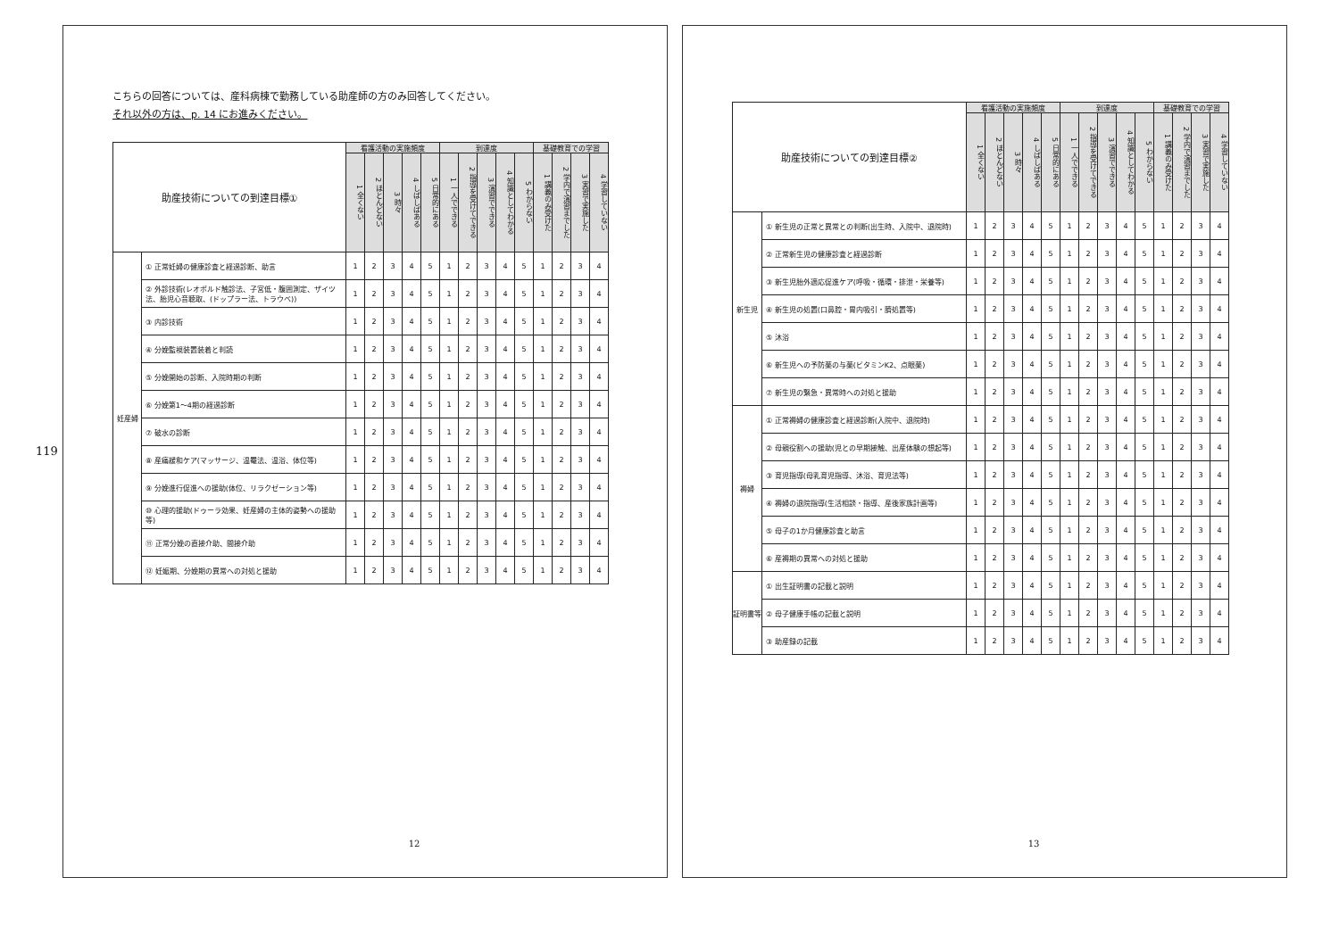119
こちらの回答については、産科病棟で勤務している助産師の方のみ回答してください。
それ以外の方は、p. 14 にお進みください。
| 助産技術についての到達目標① | | 看護活動の実施頻度 | | | | | 到達度 | | | | | 基礎教育での学習 | | | |
| --- | --- | --- | --- | --- | --- | --- | --- | --- | --- | --- | --- | --- | --- | --- | --- |
| | | 1 全くない | 2 ほとんどない | 3 時々 | 4 しばしばある | 5 日常的にある | 1 一人でできる | 2 指導を受けてできる | 3 演習でできる | 4 知識としてわかる | 5 わからない | 1 講義のみ受けた | 2 学内で演習までした | 3 実習で実施した | 4 学習していない |
| 妊産婦 | ① 正常妊婦の健康診査と経過診断、助言 | 1 | 2 | 3 | 4 | 5 | 1 | 2 | 3 | 4 | 5 | 1 | 2 | 3 | 4 |
| | ② 外診技術(レオポルド触診法、子宮低・腹囲測定、ザイツ法、胎児心音聴取、(ドップラー法、トラウベ)) | 1 | 2 | 3 | 4 | 5 | 1 | 2 | 3 | 4 | 5 | 1 | 2 | 3 | 4 |
| | ③ 内診技術 | 1 | 2 | 3 | 4 | 5 | 1 | 2 | 3 | 4 | 5 | 1 | 2 | 3 | 4 |
| | ④ 分娩監視装置装着と判読 | 1 | 2 | 3 | 4 | 5 | 1 | 2 | 3 | 4 | 5 | 1 | 2 | 3 | 4 |
| | ⑤ 分娩開始の診断、入院時期の判断 | 1 | 2 | 3 | 4 | 5 | 1 | 2 | 3 | 4 | 5 | 1 | 2 | 3 | 4 |
| | ⑥ 分娩第1～4期の経過診断 | 1 | 2 | 3 | 4 | 5 | 1 | 2 | 3 | 4 | 5 | 1 | 2 | 3 | 4 |
| | ⑦ 破水の診断 | 1 | 2 | 3 | 4 | 5 | 1 | 2 | 3 | 4 | 5 | 1 | 2 | 3 | 4 |
| | ⑧ 産痛緩和ケア(マッサージ、温罨法、温浴、体位等) | 1 | 2 | 3 | 4 | 5 | 1 | 2 | 3 | 4 | 5 | 1 | 2 | 3 | 4 |
| | ⑨ 分娩進行促進への援助(体位、リラクゼーション等) | 1 | 2 | 3 | 4 | 5 | 1 | 2 | 3 | 4 | 5 | 1 | 2 | 3 | 4 |
| | ⑩ 心理的援助(ドゥーラ効果、妊産婦の主体的姿勢への援助等) | 1 | 2 | 3 | 4 | 5 | 1 | 2 | 3 | 4 | 5 | 1 | 2 | 3 | 4 |
| | ⑪ 正常分娩の直接介助、間接介助 | 1 | 2 | 3 | 4 | 5 | 1 | 2 | 3 | 4 | 5 | 1 | 2 | 3 | 4 |
| | ⑫ 妊娠期、分娩期の異常への対処と援助 | 1 | 2 | 3 | 4 | 5 | 1 | 2 | 3 | 4 | 5 | 1 | 2 | 3 | 4 |
12
| 助産技術についての到達目標② | | 看護活動の実施頻度 | | | | | 到達度 | | | | | 基礎教育での学習 | | | |
| --- | --- | --- | --- | --- | --- | --- | --- | --- | --- | --- | --- | --- | --- | --- | --- |
| | | 1 全くない | 2 ほとんどない | 3 時々 | 4 しばしばある | 5 日常的にある | 1 一人でできる | 2 指導を受けてできる | 3 演習でできる | 4 知識としてわかる | 5 わからない | 1 講義のみ受けた | 2 学内で演習までした | 3 実習で実施した | 4 学習していない |
| 新生児 | ① 新生児の正常と異常との判断(出生時、入院中、退院時) | 1 | 2 | 3 | 4 | 5 | 1 | 2 | 3 | 4 | 5 | 1 | 2 | 3 | 4 |
| | ② 正常新生児の健康診査と経過診断 | 1 | 2 | 3 | 4 | 5 | 1 | 2 | 3 | 4 | 5 | 1 | 2 | 3 | 4 |
| | ③ 新生児胎外適応促進ケア(呼吸・循環・排泄・栄養等) | 1 | 2 | 3 | 4 | 5 | 1 | 2 | 3 | 4 | 5 | 1 | 2 | 3 | 4 |
| | ④ 新生児の処置(口鼻腔・胃内吸引・臍処置等) | 1 | 2 | 3 | 4 | 5 | 1 | 2 | 3 | 4 | 5 | 1 | 2 | 3 | 4 |
| | ⑤ 沐浴 | 1 | 2 | 3 | 4 | 5 | 1 | 2 | 3 | 4 | 5 | 1 | 2 | 3 | 4 |
| | ⑥ 新生児への予防薬の与薬(ビタミンK2、点眼薬) | 1 | 2 | 3 | 4 | 5 | 1 | 2 | 3 | 4 | 5 | 1 | 2 | 3 | 4 |
| | ⑦ 新生児の緊急・異常時への対処と援助 | 1 | 2 | 3 | 4 | 5 | 1 | 2 | 3 | 4 | 5 | 1 | 2 | 3 | 4 |
| 褥婦 | ① 正常褥婦の健康診査と経過診断(入院中、退院時) | 1 | 2 | 3 | 4 | 5 | 1 | 2 | 3 | 4 | 5 | 1 | 2 | 3 | 4 |
| | ② 母親役割への援助(児との早期接触、出産体験の想起等) | 1 | 2 | 3 | 4 | 5 | 1 | 2 | 3 | 4 | 5 | 1 | 2 | 3 | 4 |
| | ③ 育児指導(母乳育児指導、沐浴、育児法等) | 1 | 2 | 3 | 4 | 5 | 1 | 2 | 3 | 4 | 5 | 1 | 2 | 3 | 4 |
| | ④ 褥婦の退院指導(生活相談・指導、産後家族計画等) | 1 | 2 | 3 | 4 | 5 | 1 | 2 | 3 | 4 | 5 | 1 | 2 | 3 | 4 |
| | ⑤ 母子の1か月健康診査と助言 | 1 | 2 | 3 | 4 | 5 | 1 | 2 | 3 | 4 | 5 | 1 | 2 | 3 | 4 |
| | ⑥ 産褥期の異常への対処と援助 | 1 | 2 | 3 | 4 | 5 | 1 | 2 | 3 | 4 | 5 | 1 | 2 | 3 | 4 |
| 証明書等 | ① 出生証明書の記載と説明 | 1 | 2 | 3 | 4 | 5 | 1 | 2 | 3 | 4 | 5 | 1 | 2 | 3 | 4 |
| | ② 母子健康手帳の記載と説明 | 1 | 2 | 3 | 4 | 5 | 1 | 2 | 3 | 4 | 5 | 1 | 2 | 3 | 4 |
| | ③ 助産録の記載 | 1 | 2 | 3 | 4 | 5 | 1 | 2 | 3 | 4 | 5 | 1 | 2 | 3 | 4 |
13